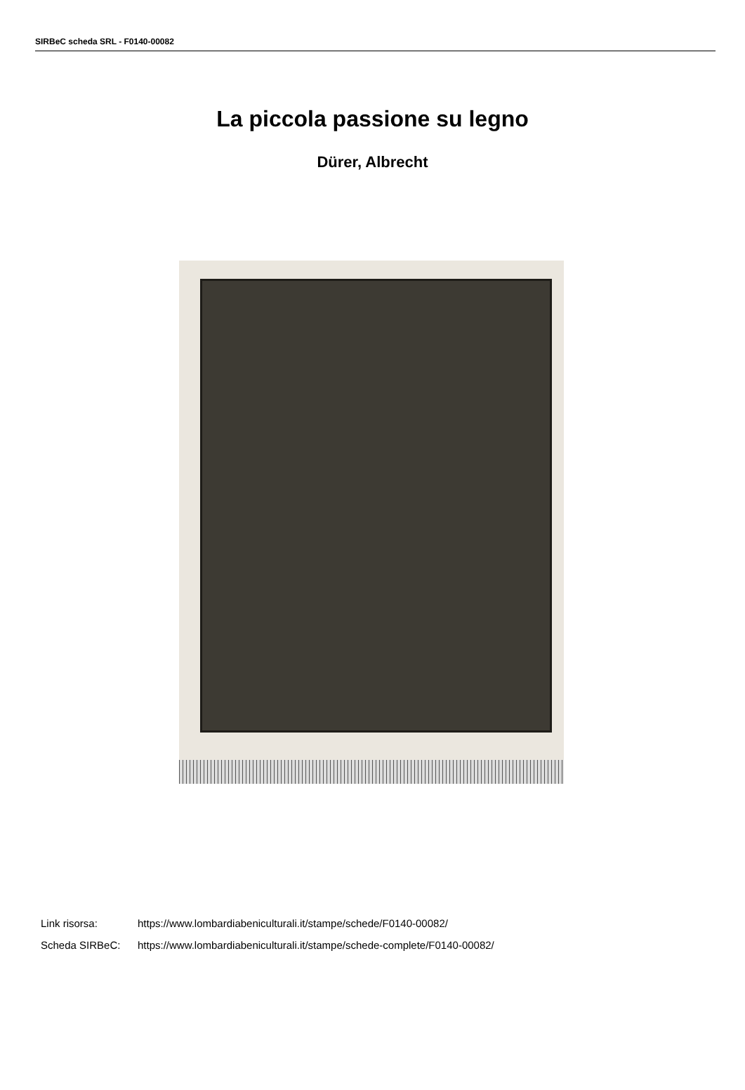SIRBeC scheda SRL - F0140-00082
La piccola passione su legno
Dürer, Albrecht
Link risorsa: https://www.lombardiabeniculturali.it/stampe/schede/F0140-00082/
Scheda SIRBeC: https://www.lombardiabeniculturali.it/stampe/schede-complete/F0140-00082/